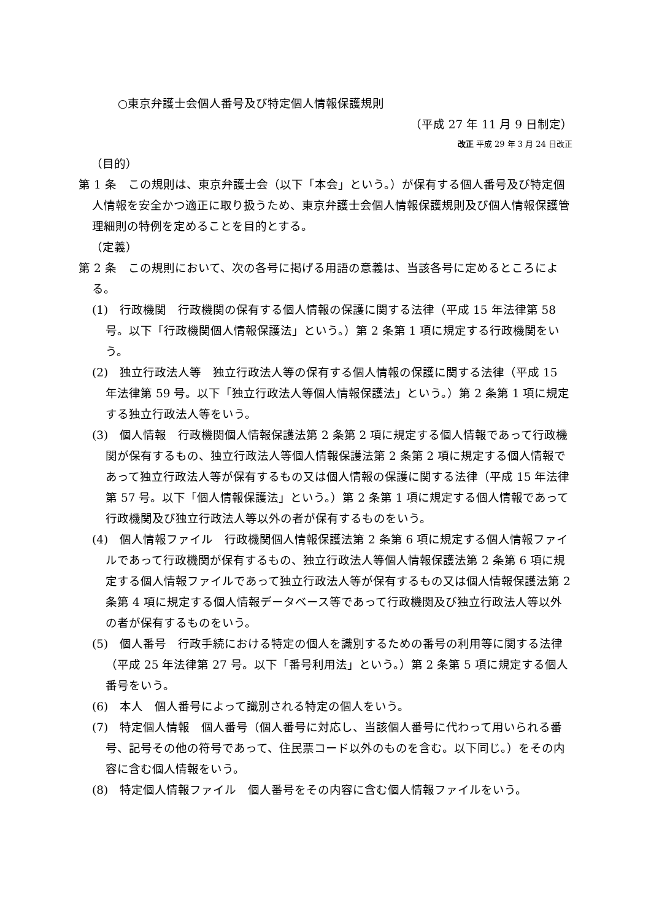○東京弁護士会個人番号及び特定個人情報保護規則
（平成 27 年 11 月 9 日制定）
改正 平成 29 年 3 月 24 日改正
（目的）
第 1 条　この規則は、東京弁護士会（以下「本会」という。）が保有する個人番号及び特定個人情報を安全かつ適正に取り扱うため、東京弁護士会個人情報保護規則及び個人情報保護管理細則の特例を定めることを目的とする。
（定義）
第 2 条　この規則において、次の各号に掲げる用語の意義は、当該各号に定めるところによる。
(1)　行政機関　行政機関の保有する個人情報の保護に関する法律（平成 15 年法律第 58 号。以下「行政機関個人情報保護法」という。）第 2 条第 1 項に規定する行政機関をいう。
(2)　独立行政法人等　独立行政法人等の保有する個人情報の保護に関する法律（平成 15 年法律第 59 号。以下「独立行政法人等個人情報保護法」という。）第 2 条第 1 項に規定する独立行政法人等をいう。
(3)　個人情報　行政機関個人情報保護法第 2 条第 2 項に規定する個人情報であって行政機関が保有するもの、独立行政法人等個人情報保護法第 2 条第 2 項に規定する個人情報であって独立行政法人等が保有するもの又は個人情報の保護に関する法律（平成 15 年法律第 57 号。以下「個人情報保護法」という。）第 2 条第 1 項に規定する個人情報であって行政機関及び独立行政法人等以外の者が保有するものをいう。
(4)　個人情報ファイル　行政機関個人情報保護法第 2 条第 6 項に規定する個人情報ファイルであって行政機関が保有するもの、独立行政法人等個人情報保護法第 2 条第 6 項に規定する個人情報ファイルであって独立行政法人等が保有するもの又は個人情報保護法第 2 条第 4 項に規定する個人情報データベース等であって行政機関及び独立行政法人等以外の者が保有するものをいう。
(5)　個人番号　行政手続における特定の個人を識別するための番号の利用等に関する法律（平成 25 年法律第 27 号。以下「番号利用法」という。）第 2 条第 5 項に規定する個人番号をいう。
(6)　本人　個人番号によって識別される特定の個人をいう。
(7)　特定個人情報　個人番号（個人番号に対応し、当該個人番号に代わって用いられる番号、記号その他の符号であって、住民票コード以外のものを含む。以下同じ。）をその内容に含む個人情報をいう。
(8)　特定個人情報ファイル　個人番号をその内容に含む個人情報ファイルをいう。